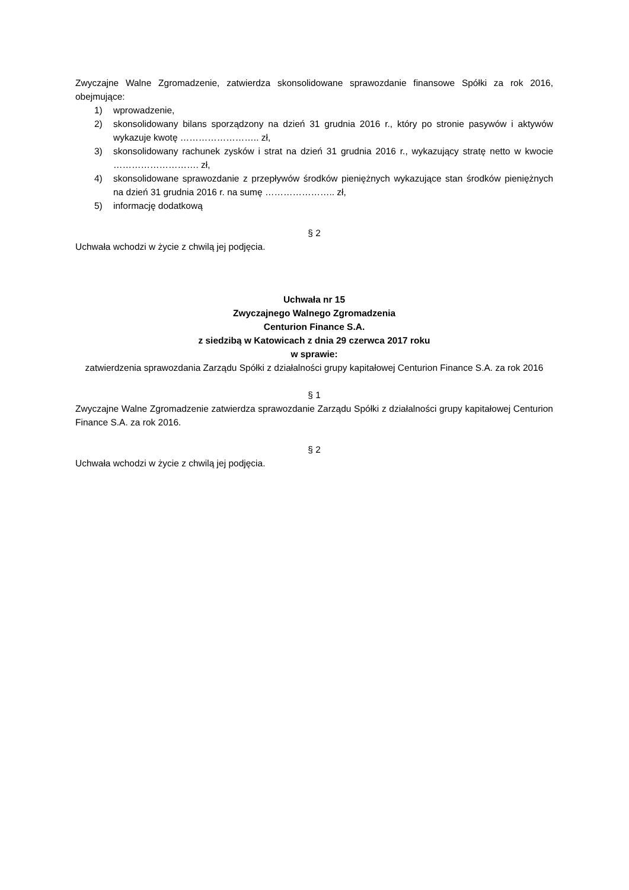Zwyczajne Walne Zgromadzenie, zatwierdza skonsolidowane sprawozdanie finansowe Spółki za rok 2016, obejmujące:
1) wprowadzenie,
2) skonsolidowany bilans sporządzony na dzień 31 grudnia 2016 r., który po stronie pasywów i aktywów wykazuje kwotę …………………….. zł,
3) skonsolidowany rachunek zysków i strat na dzień 31 grudnia 2016 r., wykazujący stratę netto w kwocie ………………………. zł,
4) skonsolidowane sprawozdanie z przepływów środków pieniężnych wykazujące stan środków pieniężnych na dzień 31 grudnia 2016 r. na sumę ………………….. zł,
5) informację dodatkową
§ 2
Uchwała wchodzi w życie z chwilą jej podjęcia.
Uchwała nr 15
Zwyczajnego Walnego Zgromadzenia
Centurion Finance S.A.
z siedzibą w Katowicach z dnia 29 czerwca 2017 roku
w sprawie:
zatwierdzenia sprawozdania Zarządu Spółki z działalności grupy kapitałowej Centurion Finance S.A. za rok 2016
§ 1
Zwyczajne Walne Zgromadzenie zatwierdza sprawozdanie Zarządu Spółki z działalności grupy kapitałowej Centurion Finance S.A. za rok 2016.
§ 2
Uchwała wchodzi w życie z chwilą jej podjęcia.